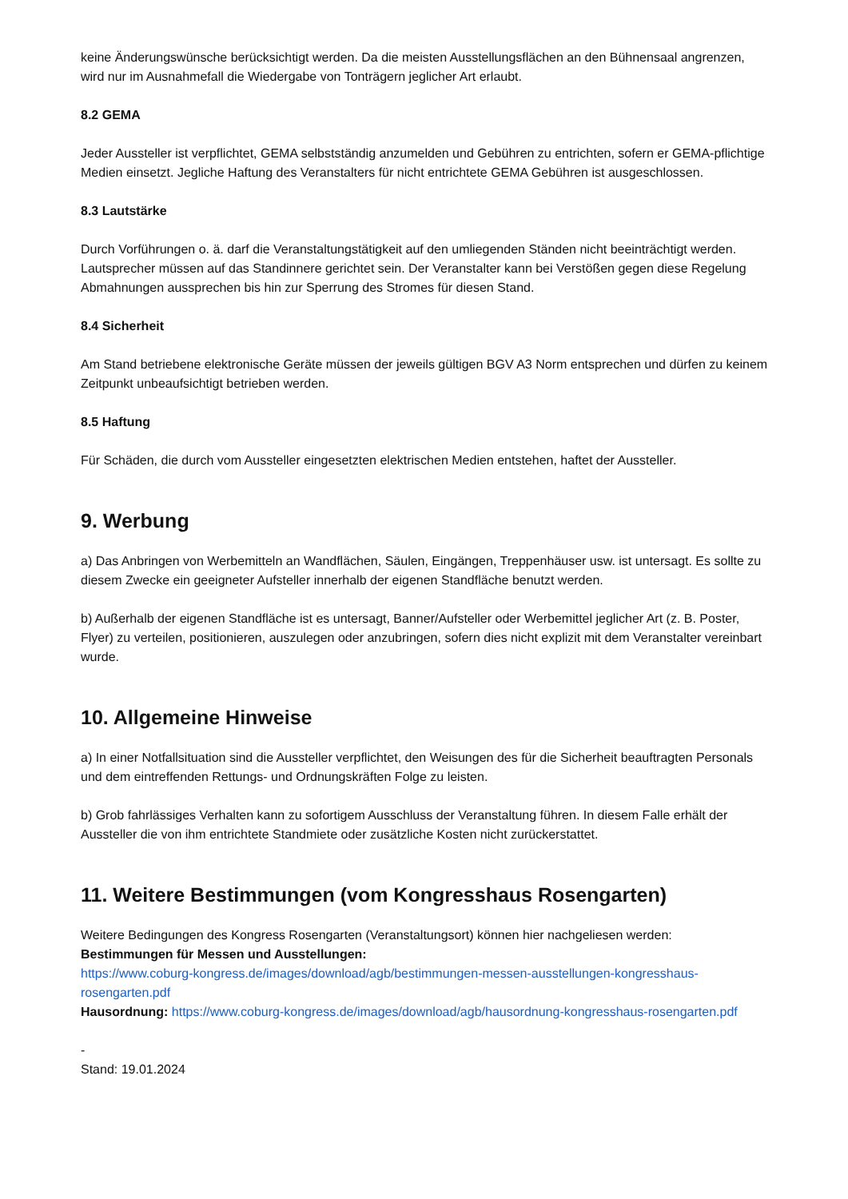keine Änderungswünsche berücksichtigt werden. Da die meisten Ausstellungsflächen an den Bühnensaal angrenzen, wird nur im Ausnahmefall die Wiedergabe von Tonträgern jeglicher Art erlaubt.
8.2 GEMA
Jeder Aussteller ist verpflichtet, GEMA selbstständig anzumelden und Gebühren zu entrichten, sofern er GEMA-pflichtige Medien einsetzt. Jegliche Haftung des Veranstalters für nicht entrichtete GEMA Gebühren ist ausgeschlossen.
8.3 Lautstärke
Durch Vorführungen o. ä. darf die Veranstaltungstätigkeit auf den umliegenden Ständen nicht beeinträchtigt werden. Lautsprecher müssen auf das Standinnere gerichtet sein. Der Veranstalter kann bei Verstößen gegen diese Regelung Abmahnungen aussprechen bis hin zur Sperrung des Stromes für diesen Stand.
8.4 Sicherheit
Am Stand betriebene elektronische Geräte müssen der jeweils gültigen BGV A3 Norm entsprechen und dürfen zu keinem Zeitpunkt unbeaufsichtigt betrieben werden.
8.5 Haftung
Für Schäden, die durch vom Aussteller eingesetzten elektrischen Medien entstehen, haftet der Aussteller.
9. Werbung
a) Das Anbringen von Werbemitteln an Wandflächen, Säulen, Eingängen, Treppenhäuser usw. ist untersagt. Es sollte zu diesem Zwecke ein geeigneter Aufsteller innerhalb der eigenen Standfläche benutzt werden.
b) Außerhalb der eigenen Standfläche ist es untersagt, Banner/Aufsteller oder Werbemittel jeglicher Art (z. B. Poster, Flyer) zu verteilen, positionieren, auszulegen oder anzubringen, sofern dies nicht explizit mit dem Veranstalter vereinbart wurde.
10. Allgemeine Hinweise
a) In einer Notfallsituation sind die Aussteller verpflichtet, den Weisungen des für die Sicherheit beauftragten Personals und dem eintreffenden Rettungs- und Ordnungskräften Folge zu leisten.
b) Grob fahrlässiges Verhalten kann zu sofortigem Ausschluss der Veranstaltung führen. In diesem Falle erhält der Aussteller die von ihm entrichtete Standmiete oder zusätzliche Kosten nicht zurückerstattet.
11. Weitere Bestimmungen (vom Kongresshaus Rosengarten)
Weitere Bedingungen des Kongress Rosengarten (Veranstaltungsort) können hier nachgeliesen werden:
Bestimmungen für Messen und Ausstellungen:
https://www.coburg-kongress.de/images/download/agb/bestimmungen-messen-ausstellungen-kongresshaus-rosengarten.pdf
Hausordnung: https://www.coburg-kongress.de/images/download/agb/hausordnung-kongresshaus-rosengarten.pdf
-
Stand: 19.01.2024